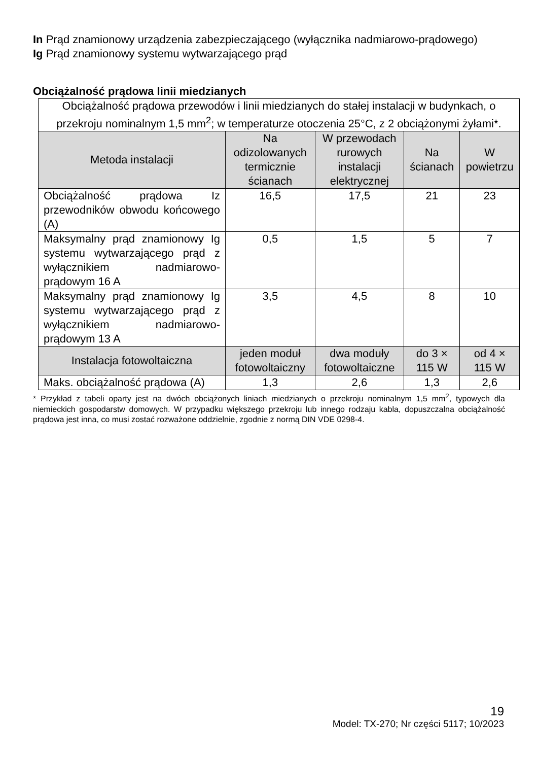In Prąd znamionowy urządzenia zabezpieczającego (wyłącznika nadmiarowo-prądowego)
Ig Prąd znamionowy systemu wytwarzającego prąd
Obciążalność prądowa linii miedzianych
| Obciążalność prądowa przewodów i linii miedzianych do stałej instalacji w budynkach, o przekroju nominalnym 1,5 mm<sup>2</sup>; w temperaturze otoczenia 25°C, z 2 obciążonymi żyłami*. | | | | |
| Metoda instalacji | Na odizolowanych termicznie ścianach | W przewodach rurowych instalacji elektrycznej | Na ścianach | W powietrzu |
| Obciążalność prądowa Iz przewodników obwodu końcowego (A) | 16,5 | 17,5 | 21 | 23 |
| Maksymalny prąd znamionowy Ig systemu wytwarzającego prąd z wyłącznikiem nadmiarowo-prądowym 16 A | 0,5 | 1,5 | 5 | 7 |
| Maksymalny prąd znamionowy Ig systemu wytwarzającego prąd z wyłącznikiem nadmiarowo-prądowym 13 A | 3,5 | 4,5 | 8 | 10 |
| Instalacja fotowoltaiczna | jeden moduł fotowoltaiczny | dwa moduły fotowoltaiczne | do 3 × 115 W | od 4 × 115 W |
| Maks. obciążalność prądowa (A) | 1,3 | 2,6 | 1,3 | 2,6 |
* Przykład z tabeli oparty jest na dwóch obciążonych liniach miedzianych o przekroju nominalnym 1,5 mm<sup>2</sup>, typowych dla niemieckich gospodarstw domowych. W przypadku większego przekroju lub innego rodzaju kabla, dopuszczalna obciążalność prądowa jest inna, co musi zostać rozważone oddzielnie, zgodnie z normą DIN VDE 0298-4.
19
Model: TX-270; Nr części 5117; 10/2023